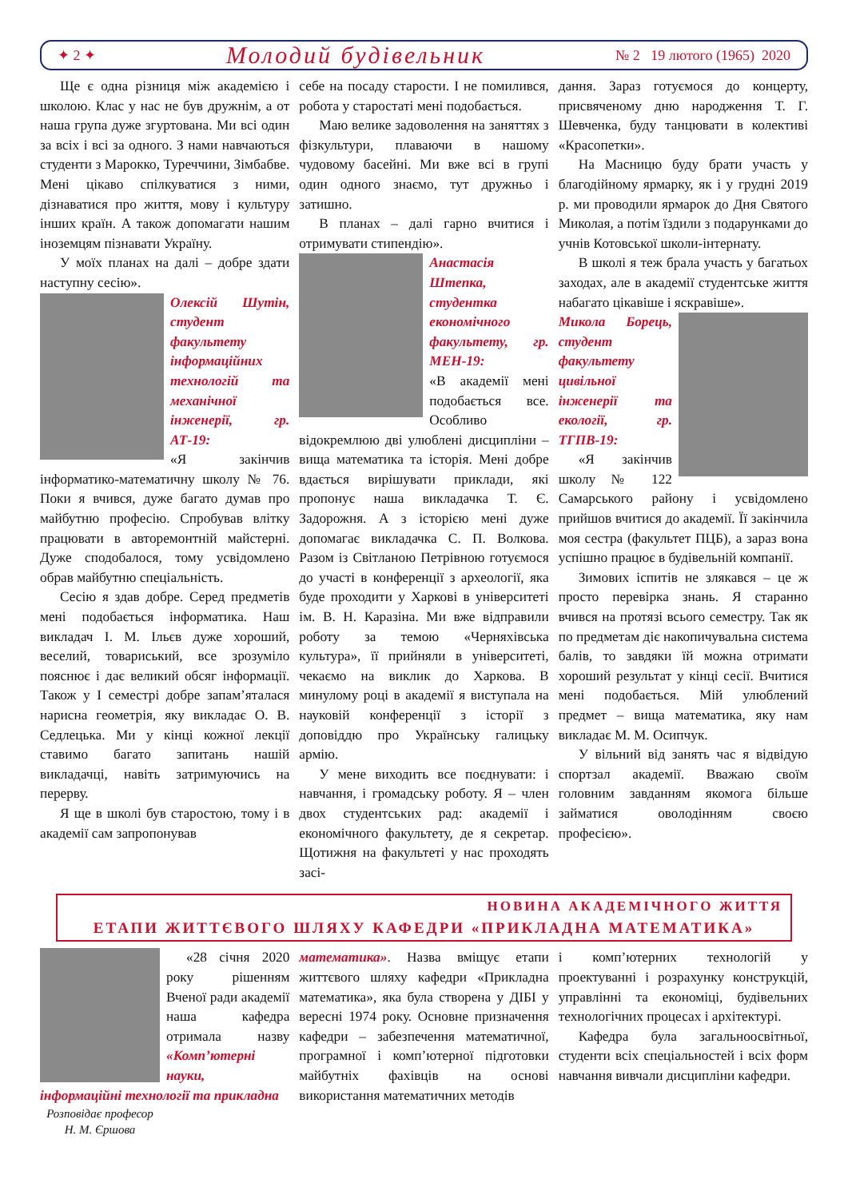✦ 2 ✦
Молодий будівельник
№ 2 19 лютого (1965) 2020
Ще є одна різниця між академією і школою. Клас у нас не був дружнім, а от наша група дуже згуртована. Ми всі один за всіх і всі за одного. З нами навчаються студенти з Марокко, Туреччини, Зімбабве. Мені цікаво спілкуватися з ними, дізнаватися про життя, мову і культуру інших країн. А також допомагати нашим іноземцям пізнавати Україну.
У моїх планах на далі – добре здати наступну сесію».
Олексій Шутін, студент факультету інформаційних технологій та механічної інженерії, гр. АТ-19:
«Я закінчив інформатико-математичну школу № 76. Поки я вчився, дуже багато думав про майбутню професію. Спробував влітку працювати в авторемонтній майстерні. Дуже сподобалося, тому усвідомлено обрав майбутню спеціальність.
Сесію я здав добре. Серед предметів мені подобається інформатика. Наш викладач І. М. Ільєв дуже хороший, веселий, товариський, все зрозуміло пояснює і дає великий обсяг інформації. Також у І семестрі добре запам’яталася нарисна геометрія, яку викладає О. В. Седлецька. Ми у кінці кожної лекції ставимо багато запитань нашій викладачці, навіть затримуючись на перерву.
Я ще в школі був старостою, тому і в академії сам запропонував
себе на посаду старости. І не помилився, робота у старостаті мені подобається.
Маю велике задоволення на заняттях з фізкультури, плаваючи в нашому чудовому басейні. Ми вже всі в групі один одного знаємо, тут дружньо і затишно.
В планах – далі гарно вчитися і отримувати стипендію».
Анастасія Штепка, студентка економічного факультету, гр. МЕН-19:
«В академії мені подобається все. Особливо відокремлюю дві улюблені дисципліни – вища математика та історія. Мені добре вдається вирішувати приклади, які пропонує наша викладачка Т. Є. Задорожня. А з історією мені дуже допомагає викладачка С. П. Волкова. Разом із Світланою Петрівною готуємося до участі в конференції з археології, яка буде проходити у Харкові в університеті ім. В. Н. Каразіна. Ми вже відправили роботу за темою «Черняхівська культура», її прийняли в університеті, чекаємо на виклик до Харкова. В минулому році в академії я виступала на науковій конференції з історії з доповіддю про Українську галицьку армію.
У мене виходить все поєднувати: і навчання, і громадську роботу. Я – член двох студентських рад: академії і економічного факультету, де я секретар. Щотижня на факультеті у нас проходять засі-
дання. Зараз готуємося до концерту, присвяченому дню народження Т. Г. Шевченка, буду танцювати в колективі «Красопетки».
На Масницю буду брати участь у благодійному ярмарку, як і у грудні 2019 р. ми проводили ярмарок до Дня Святого Миколая, а потім їздили з подарунками до учнів Котовської школи-інтернату.
В школі я теж брала участь у багатьох заходах, але в академії студентське життя набагато цікавіше і яскравіше».
Микола Борець, студент факультету цивільної інженерії та екології, гр. ТГПВ-19:
«Я закінчив школу № 122 Самарського району і усвідомлено прийшов вчитися до академії. Її закінчила моя сестра (факультет ПЦБ), а зараз вона успішно працює в будівельній компанії.
Зимових іспитів не злякався – це ж просто перевірка знань. Я старанно вчився на протязі всього семестру. Так як по предметам діє накопичувальна система балів, то завдяки їй можна отримати хороший результат у кінці сесії. Вчитися мені подобається. Мій улюблений предмет – вища математика, яку нам викладає М. М. Осипчук.
У вільний від занять час я відвідую спортзал академії. Вважаю своїм головним завданням якомога більше займатися оволодінням своєю професією».
НОВИНА АКАДЕМІЧНОГО ЖИТТЯ
ЕТАПИ ЖИТТЄВОГО ШЛЯХУ КАФЕДРИ «ПРИКЛАДНА МАТЕМАТИКА»
«28 січня 2020 року рішенням Вченої ради академії наша кафедра отримала назву «Комп’ютерні науки, інформаційні технології та прикладна
Розповідає професор
Н. М. Єршова
математика». Назва вміщує етапи життєвого шляху кафедри «Прикладна математика», яка була створена у ДІБІ у вересні 1974 року. Основне призначення кафедри – забезпечення математичної, програмної і комп’ютерної підготовки майбутніх фахівців на основі використання математичних методів
і комп’ютерних технологій у проектуванні і розрахунку конструкцій, управлінні та економіці, будівельних технологічних процесах і архітектурі.
Кафедра була загальноосвітньої, студенти всіх спеціальностей і всіх форм навчання вивчали дисципліни кафедри.